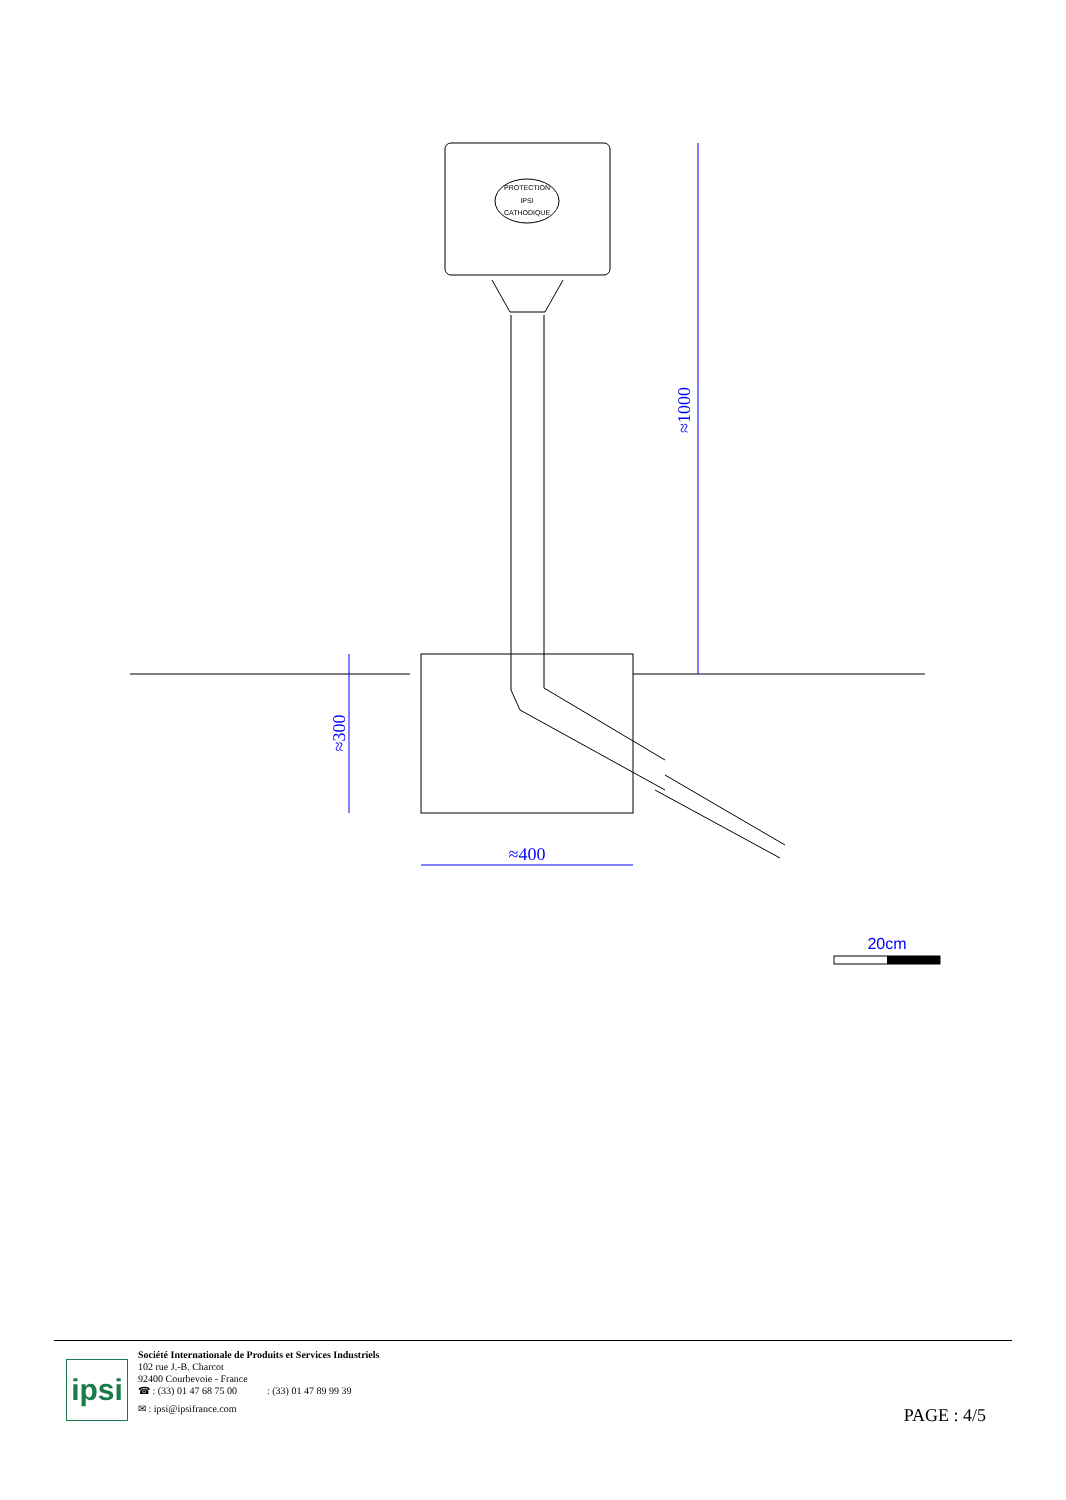PROTECTION
IPSI
CATHODIQUE
≈1000
≈300
≈400
20cm
ipsi
Société Internationale de Produits et Services Industriels
102 rue J.-B. Charcot
92400 Courbevoie - France
☎ : (33) 01 47 68 75 00 : (33) 01 47 89 99 39
✉ : ipsi@ipsifrance.com
PAGE : 4/5